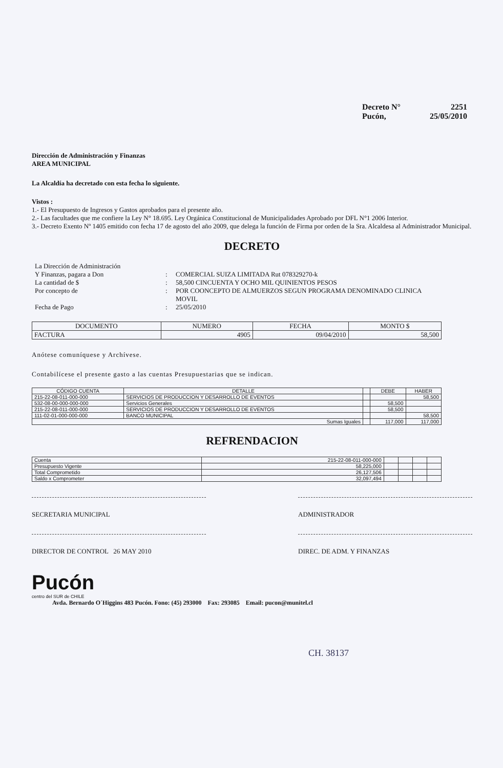Decreto N° 2251
Pucón, 25/05/2010
Dirección de Administración y Finanzas
AREA MUNICIPAL
La Alcaldía ha decretado con esta fecha lo siguiente.
Vistos :
1.- El Presupuesto de Ingresos y Gastos aprobados para el presente año.
2.- Las facultades que me confiere la Ley N° 18.695. Ley Orgánica Constitucional de Municipalidades Aprobado por DFL N°1 2006 Interior.
3.- Decreto Exento Nº 1405 emitido con fecha 17 de agosto del año 2009, que delega la función de Firma por orden de la Sra. Alcaldesa al Administrador Municipal.
DECRETO
La Dirección de Administración Y Finanzas, pagara a Don: COMERCIAL SUIZA LIMITADA Rut 078329270-k La cantidad de $: 58,500 CINCUENTA Y OCHO MIL QUINIENTOS PESOS Por concepto de: POR COONCEPTO DE ALMUERZOS SEGUN PROGRAMA DENOMINADO CLINICA MOVIL Fecha de Pago: 25/05/2010
| DOCUMENTO | NUMERO | FECHA | MONTO $ |
| --- | --- | --- | --- |
| FACTURA | 4905 | 09/04/2010 | 58,500 |
Anótese comuníquese y Archívese.
Contabilícese el presente gasto a las cuentas Presupuestarias que se indican.
| CÓDIGO CUENTA | DETALLE | | DEBE | HABER |
| --- | --- | --- | --- | --- |
| 215-22-08-011-000-000 | SERVICIOS DE PRODUCCION Y DESARROLLO DE EVENTOS | | | 58,500 |
| 532-08-00-000-000-000 | Servicios Generales | | 58,500 | |
| 215-22-08-011-000-000 | SERVICIOS DE PRODUCCION Y DESARROLLO DE EVENTOS | | 58,500 | |
| 111-02-01-000-000-000 | BANCO MUNICIPAL | | | 58,500 |
| Sumas Iguales | | | 117,000 | 117,000 |
REFRENDACION
| Cuenta | 215-22-08-011-000-000 | | | | |
| Presupuesto Vigente | 58,225,000 | | | | |
| Total Comprometido | 26,127,506 | | | | |
| Saldo x Comprometer | 32,097,494 | | | | |
SECRETARIA MUNICIPAL ADMINISTRADOR
DIRECTOR DE CONTROL 26 MAY 2010 DIREC. DE ADM. Y FINANZAS
Pucón
centro del SUR de CHILE
Avda. Bernardo O´Higgins 483 Pucón. Fono: (45) 293000 Fax: 293085 Email: pucon@munitel.cl
CH. 38137